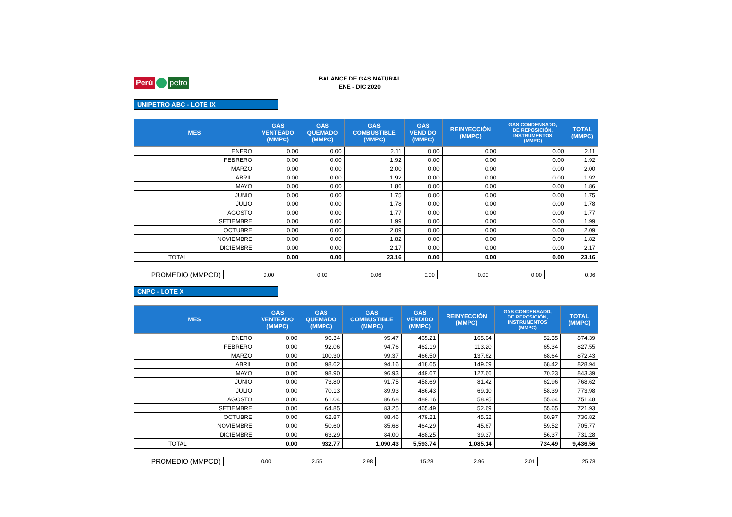Perú petro
BALANCE DE GAS NATURAL
ENE - DIC 2020
UNIPETRO ABC - LOTE IX
| MES | GAS VENTEADO (MMPC) | GAS QUEMADO (MMPC) | GAS COMBUSTIBLE (MMPC) | GAS VENDIDO (MMPC) | REINYECCIÓN (MMPC) | GAS CONDENSADO, DE REPOSICIÓN, INSTRUMENTOS (MMPC) | TOTAL (MMPC) |
| --- | --- | --- | --- | --- | --- | --- | --- |
| ENERO | 0.00 | 0.00 | 2.11 | 0.00 | 0.00 | 0.00 | 2.11 |
| FEBRERO | 0.00 | 0.00 | 1.92 | 0.00 | 0.00 | 0.00 | 1.92 |
| MARZO | 0.00 | 0.00 | 2.00 | 0.00 | 0.00 | 0.00 | 2.00 |
| ABRIL | 0.00 | 0.00 | 1.92 | 0.00 | 0.00 | 0.00 | 1.92 |
| MAYO | 0.00 | 0.00 | 1.86 | 0.00 | 0.00 | 0.00 | 1.86 |
| JUNIO | 0.00 | 0.00 | 1.75 | 0.00 | 0.00 | 0.00 | 1.75 |
| JULIO | 0.00 | 0.00 | 1.78 | 0.00 | 0.00 | 0.00 | 1.78 |
| AGOSTO | 0.00 | 0.00 | 1.77 | 0.00 | 0.00 | 0.00 | 1.77 |
| SETIEMBRE | 0.00 | 0.00 | 1.99 | 0.00 | 0.00 | 0.00 | 1.99 |
| OCTUBRE | 0.00 | 0.00 | 2.09 | 0.00 | 0.00 | 0.00 | 2.09 |
| NOVIEMBRE | 0.00 | 0.00 | 1.82 | 0.00 | 0.00 | 0.00 | 1.82 |
| DICIEMBRE | 0.00 | 0.00 | 2.17 | 0.00 | 0.00 | 0.00 | 2.17 |
| TOTAL | 0.00 | 0.00 | 23.16 | 0.00 | 0.00 | 0.00 | 23.16 |
| PROMEDIO (MMPCD) | 0.00 | 0.00 | 0.06 | 0.00 | 0.00 | 0.00 | 0.06 |
CNPC - LOTE X
| MES | GAS VENTEADO (MMPC) | GAS QUEMADO (MMPC) | GAS COMBUSTIBLE (MMPC) | GAS VENDIDO (MMPC) | REINYECCIÓN (MMPC) | GAS CONDENSADO, DE REPOSICIÓN, INSTRUMENTOS (MMPC) | TOTAL (MMPC) |
| --- | --- | --- | --- | --- | --- | --- | --- |
| ENERO | 0.00 | 96.34 | 95.47 | 465.21 | 165.04 | 52.35 | 874.39 |
| FEBRERO | 0.00 | 92.06 | 94.76 | 462.19 | 113.20 | 65.34 | 827.55 |
| MARZO | 0.00 | 100.30 | 99.37 | 466.50 | 137.62 | 68.64 | 872.43 |
| ABRIL | 0.00 | 98.62 | 94.16 | 418.65 | 149.09 | 68.42 | 828.94 |
| MAYO | 0.00 | 98.90 | 96.93 | 449.67 | 127.66 | 70.23 | 843.39 |
| JUNIO | 0.00 | 73.80 | 91.75 | 458.69 | 81.42 | 62.96 | 768.62 |
| JULIO | 0.00 | 70.13 | 89.93 | 486.43 | 69.10 | 58.39 | 773.98 |
| AGOSTO | 0.00 | 61.04 | 86.68 | 489.16 | 58.95 | 55.64 | 751.48 |
| SETIEMBRE | 0.00 | 64.85 | 83.25 | 465.49 | 52.69 | 55.65 | 721.93 |
| OCTUBRE | 0.00 | 62.87 | 88.46 | 479.21 | 45.32 | 60.97 | 736.82 |
| NOVIEMBRE | 0.00 | 50.60 | 85.68 | 464.29 | 45.67 | 59.52 | 705.77 |
| DICIEMBRE | 0.00 | 63.29 | 84.00 | 488.25 | 39.37 | 56.37 | 731.28 |
| TOTAL | 0.00 | 932.77 | 1,090.43 | 5,593.74 | 1,085.14 | 734.49 | 9,436.56 |
| PROMEDIO (MMPCD) | 0.00 | 2.55 | 2.98 | 15.28 | 2.96 | 2.01 | 25.78 |